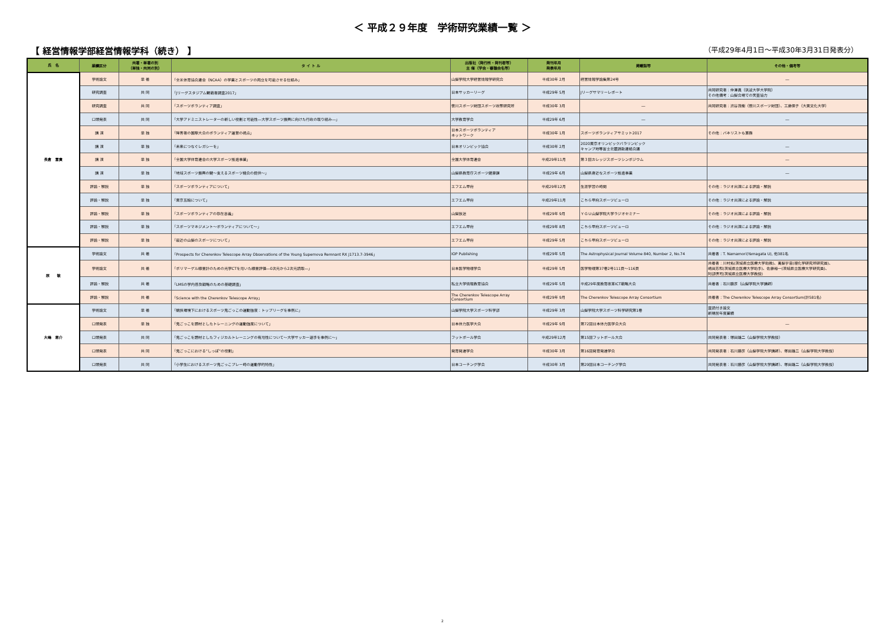＜ 平成２９年度　学術研究業績一覧 ＞
【 経営情報学部経営情報学科（続き） 】 （平成29年4月1日～平成30年3月31日発表分）
| 氏 名 | 業績区分 | 共著・単著の別 （単独・共同の別） | タ イ ト ル | 出版社（発行所・発刊者等） 主 催（学会・審議会名等） | 発刊年月 発表年月 | 掲載誌等 | その他・備考等 |
| --- | --- | --- | --- | --- | --- | --- | --- |
| 長倉 富貴 | 学術論文 | 単 著 | 「全米体育協会連合（NCAA）の学業とスポーツの両立を可能させる仕組み」 | 山梨学院大学経営情報学研究会 | 平成30年 2月 | 経営情報学論集第24号 | ― |
| | 研究調査 | 共 同 | 「Jリーグスタジアム観戦者調査2017」 | 日本サッカーリーグ | 平成29年 5月 | Jリーグサマリーレポート | 共同研究者：仲澤眞（筑波大学大学院） その他備考：山梨会場での実査協力 |
| | 研究調査 | 共 同 | 「スポーツボランティア調査」 | 笹川スポーツ財団スポーツ政策研究所 | 平成30年 3月 | ― | 共同研究者：渋谷茂樹（笹川スポーツ財団）、工藤保子（大東文化大学） |
| | 口頭発表 | 共 同 | 「大学アドミニストレーターの新しい役割と可能性―大学スポーツ振興に向けた行政の取り組み―」 | 大学教育学会 | 平成29年 6月 | ― | ― |
| | 講 演 | 単 独 | 「障害者の国際大会のボランティア運営の視点」 | 日本スポーツボランティア ネットワーク | 平成30年 1月 | スポーツボランティアサミット2017 | その他：パネリストも兼務 |
| | 講 演 | 単 独 | 「未来につなぐレガシーを」 | 日本オリンピック協会 | 平成30年 2月 | 2020東京オリンピックパラリンピック キャンプ地等富士北麓誘致連絡会議 | ― |
| | 講 演 | 単 独 | 「全国大学体育連合の大学スポーツ推進事業」 | 全国大学体育連合 | 平成29年11月 | 第３回カレッジスポーツシンポジウム | ― |
| | 講 演 | 単 独 | 「地域スポーツ振興の鍵～支えるスポーツ機会の提供～」 | 山梨県教育庁スポーツ健康課 | 平成29年 6月 | 山梨県身近なスポーツ推進事業 | ― |
| | 評論・解説 | 単 独 | 「スポーツボランティアについて」 | エフエム甲府 | 平成29年12月 | 生涯学習の時間 | その他：ラジオ出演による評論・解説 |
| | 評論・解説 | 単 独 | 「東京五輪について」 | エフエム甲府 | 平成29年11月 | こちら甲府スポーツビューロ | その他：ラジオ出演による評論・解説 |
| | 評論・解説 | 単 独 | 「スポーツボランティアの存在意義」 | 山梨放送 | 平成29年 9月 | ＹＧＵ山梨学院大学ラジオセミナー | その他：ラジオ出演による評論・解説 |
| | 評論・解説 | 単 独 | 「スポーツマネジメント～ボランティアについて～」 | エフエム甲府 | 平成29年 8月 | こちら甲府スポーツビューロ | その他：ラジオ出演による評論・解説 |
| | 評論・解説 | 単 独 | 「最近の山梨のスポーツについて」 | エフエム甲府 | 平成29年 5月 | こちら甲府スポーツビューロ | その他：ラジオ出演による評論・解説 |
| 原 敏 | 学術論文 | 共 著 | 「Prospects for Cherenkov Telescope Array Observations of the Young Supernova Remnant RX J1713.7-3946」 | IOP Publishing | 平成29年 5月 | The Astrophysical Journal Volume 840, Number 2, No.74 | 共著者：T. Namamori(Yamagata U), 他381名 |
| | 学術論文 | 共 著 | 「ポリマーゲル線量計のための光学CTを用いた線量評価―0次元から2次元読取―」 | 日本医学物理学会 | 平成29年 5月 | 医学物理第37巻2号111頁～116頁 | 共著者：川村拓(茨城県立医療大学助教)、高梨宇宙(理化学研究所研究員)、 嶋田芳和(茨城県立医療大学助手)、佐藤裕一(茨城県立医療大学研究員)、 阿部慎司(茨城県立医療大学教授) |
| | 評論・解説 | 共 著 | 「LMSの学内普及戦略のための基礎調査」 | 私立大学情報教育協会 | 平成29年 5月 | 平成29年度教育改革ICT戦略大会 | 共著者：石川勝彦（山梨学院大学講師） |
| | 評論・解説 | 共 著 | 「Science with the Cherenkov Telescope Array」 | The Cherenkov Telescope Array Consortium | 平成29年 9月 | The Cherenkov Telescope Array Consortium | 共著者：The Cherenkov Telescope Array Consortium(計581名) |
| 大嶋 恵介 | 学術論文 | 単 著 | 「競技環境下におけるスポーツ鬼ごっこの運動強度：トップリーグを事例に」 | 山梨学院大学スポーツ科学部 | 平成29年 3月 | 山梨学院大学スポーツ科学研究第1巻 | 査読付き論文 新規前年度業績 |
| | 口頭発表 | 単 独 | 「鬼ごっこを題材としたトレーニングの運動強度について」 | 日本体力医学大会 | 平成29年 9月 | 第72回日本体力医学会大会 | ― |
| | 口頭発表 | 共 同 | 「鬼ごっこを題材としたフィジカルトレーニングの有用性について～大学サッカー選手を事例に～」 | フットボール学会 | 平成29年12月 | 第15回フットボール大会 | 共同発表者：塚田雄二（山梨学院大学教授） |
| | 口頭発表 | 共 同 | 「鬼ごっこにおける”しっぽ”の役割」 | 発育発達学会 | 平成30年 3月 | 第16回発育発達学会 | 共同発表者：石川勝彦（山梨学院大学講師）、塚田雄二（山梨学院大学教授） |
| | 口頭発表 | 共 同 | 「小学生におけるスポーツ鬼ごっこプレー時の運動学的特性」 | 日本コーチング学会 | 平成30年 3月 | 第29回日本コーチング学会 | 共同発表者：石川勝彦（山梨学院大学講師）、塚田雄二（山梨学院大学教授） |
2